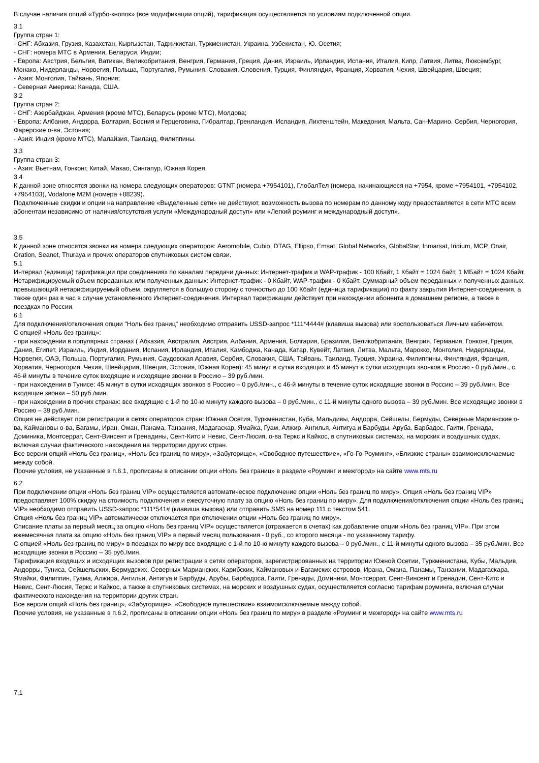В случае наличия опций «Турбо-кнопок» (все модификации опций), тарификация осуществляется по условиям подключенной опции.
3.1
Группа стран 1:
- СНГ: Абхазия, Грузия, Казахстан, Кыргызстан, Таджикистан, Туркменистан, Украина, Узбекистан, Ю. Осетия;
- СНГ: номера МТС в Армении, Беларуси, Индии;
- Европа: Австрия, Бельгия, Ватикан, Великобритания, Венгрия, Германия, Греция, Дания, Израиль, Ирландия, Испания, Италия, Кипр, Латвия, Литва, Люксембург, Монако, Нидерланды, Норвегия, Польша, Португалия, Румыния, Словакия, Словения, Турция, Финляндия, Франция, Хорватия, Чехия, Швейцария, Швеция;
- Азия: Монголия, Тайвань, Япония;
- Северная Америка: Канада, США.
3.2
Группа стран 2:
- СНГ: Азербайджан, Армения (кроме МТС), Беларусь (кроме МТС), Молдова;
- Европа: Албания, Андорра, Болгария, Босния и Герцеговина, Гибралтар, Гренландия, Исландия, Лихтенштейн, Македония, Мальта, Сан-Марино, Сербия, Черногория, Фарерские о-ва, Эстония;
- Азия: Индия (кроме МТС), Малайзия, Таиланд, Филиппины.
3.3
Группа стран 3:
- Азия: Вьетнам, Гонконг, Китай, Макао, Сингапур, Южная Корея.
3.4
К данной зоне относятся звонки на номера следующих операторов: GTNT (номера +7954101), ГлобалТел (номера, начинающиеся на +7954, кроме +7954101, +7954102, +7954103), Vodafone M2M (номера +88239).
Подключенные скидки и опции на направление «Выделенные сети» не действуют, возможность вызова по номерам по данному коду предоставляется в сети МТС всем абонентам независимо от наличия/отсутствия услуги «Международный доступ» или «Легкий роуминг и международный доступ».
3.5
К данной зоне относятся звонки на номера следующих операторов: Aeromobile, Cubio, DTAG, Ellipso, Emsat, Global Networks, GlobalStar, Inmarsat, Iridium, MCP, Onair, Oration, Seanet, Thuraya и прочих операторов спутниковых систем связи.
5.1
Интервал (единица) тарификации при соединениях по каналам передачи данных: Интернет-трафик и WAP-трафик - 100 Кбайт, 1 Кбайт = 1024 байт, 1 МБайт = 1024 Кбайт. Нетарифицируемый объем переданных или полученных данных: Интернет-трафик - 0 Кбайт, WAP-трафик - 0 Кбайт. Суммарный объем переданных и полученных данных, превышающий нетарифицируемый объем, округляется в большую сторону с точностью до 100 Кбайт (единица тарификации) по факту закрытия Интернет-соединения, а также один раз в час в случае установленного Интернет-соединения. Интервал тарификации действует при нахождении абонента в домашнем регионе, а также в поездках по России.
6.1
Для подключения/отключения опции "Ноль без границ" необходимо отправить USSD-запрос *111*4444# (клавиша вызова) или воспользоваться Личным кабинетом.
С опцией «Ноль без границ»:
- при нахождении в популярных странах ( Абхазия, Австралия, Австрия, Албания, Армения, Болгария, Бразилия, Великобритания, Венгрия, Германия, Гонконг, Греция, Дания, Египет, Израиль, Индия, Иордания, Испания, Ирландия, Италия, Камбоджа, Канада, Катар, Кувейт, Латвия, Литва, Мальта, Марокко, Монголия, Нидерланды, Норвегия, ОАЭ, Польша, Португалия, Румыния, Саудовская Аравия, Сербия, Словакия, США, Тайвань, Таиланд, Турция, Украина, Филиппины, Финляндия, Франция, Хорватия, Черногория, Чехия, Швейцария, Швеция, Эстония, Южная Корея): 45 минут в сутки входящих и 45 минут в сутки исходящих звонков в Россию - 0 руб./мин., с 46-й минуты в течение суток входящие и исходящие звонки в Россию – 39 руб./мин.
- при нахождении в Тунисе: 45 минут в сутки исходящих звонков в Россию – 0 руб./мин., с 46-й минуты в течение суток исходящие звонки в Россию – 39 руб./мин. Все входящие звонки – 50 руб./мин.
- при нахождении в прочих странах: все входящие с 1-й по 10-ю минуту каждого вызова – 0 руб./мин., с 11-й минуты одного вызова – 39 руб./мин. Все исходящие звонки в Россию – 39 руб./мин.
Опция не действует при регистрации в сетях операторов стран: Южная Осетия, Туркменистан, Куба, Мальдивы, Андорра, Сейшелы, Бермуды, Северные Марианские о-ва, Каймановы о-ва, Багамы, Иран, Оман, Панама, Танзания, Мадагаскар, Ямайка, Гуам, Алжир, Ангилья, Антигуа и Барбуды, Аруба, Барбадос, Гаити, Гренада, Доминика, Монтсеррат, Сент-Винсент и Гренадины, Сент-Китс и Невис, Сент-Люсия, о-ва Теркс и Кайкос, в спутниковых системах, на морских и воздушных судах, включая случаи фактического нахождения на территории других стран.
Все версии опций «Ноль без границ», «Ноль без границ по миру», «Забугорище», «Свободное путешествие», «Го-Го-Роуминг», «Близкие страны» взаимоисключаемые между собой.
Прочие условия, не указанные в п.6.1, прописаны в описании опции «Ноль без границ» в разделе «Роуминг и межгород» на сайте www.mts.ru
6.2
При подключении опции «Ноль без границ VIP» осуществляется автоматическое подключение опции «Ноль без границ по миру». Опция «Ноль без границ VIP» предоставляет 100% скидку на стоимость подключения и ежесуточную плату за опцию «Ноль без границ по миру». Для подключения/отключения опции «Ноль без границ VIP» необходимо отправить USSD-запрос *111*541# (клавиша вызова) или отправить SMS на номер 111 с текстом 541.
Опция «Ноль без границ VIP» автоматически отключается при отключении опции «Ноль без границ по миру».
Списание платы за первый месяц за опцию «Ноль без границ VIP» осуществляется (отражается в счетах) как добавление опции «Ноль без границ VIP». При этом ежемесячная плата за опцию «Ноль без границ VIP» в первый месяц пользования - 0 руб., со второго месяца - по указанному тарифу.
С опцией «Ноль без границ по миру» в поездках по миру все входящие с 1-й по 10-ю минуту каждого вызова – 0 руб./мин., с 11-й минуты одного вызова – 35 руб./мин. Все исходящие звонки в Россию – 35 руб./мин.
Тарификация входящих и исходящих вызовов при регистрации в сетях операторов, зарегистрированных на территории Южной Осетии, Туркменистана, Кубы, Мальдив, Андорры, Туниса, Сейшельских, Бермудских, Северных Марианских, Карибских, Каймановых и Багамских островов, Ирана, Омана, Панамы, Танзании, Мадагаскара, Ямайки, Филиппин, Гуама, Алжира, Ангильи, Антигуа и Барбуды, Арубы, Барбадоса, Гаити, Гренады, Доминики, Монтсеррат, Сент-Винсент и Гренадин, Сент-Китс и Невис, Сент-Люсия, Теркс и Кайкос, а также в спутниковых системах, на морских и воздушных судах, осуществляется согласно тарифам роуминга, включая случаи фактического нахождения на территории других стран.
Все версии опций «Ноль без границ», «Забугорище», «Свободное путешествие» взаимоисключаемые между собой.
Прочие условия, не указанные в п.6.2, прописаны в описании опции «Ноль без границ по миру» в разделе «Роуминг и межгород» на сайте www.mts.ru
7,1